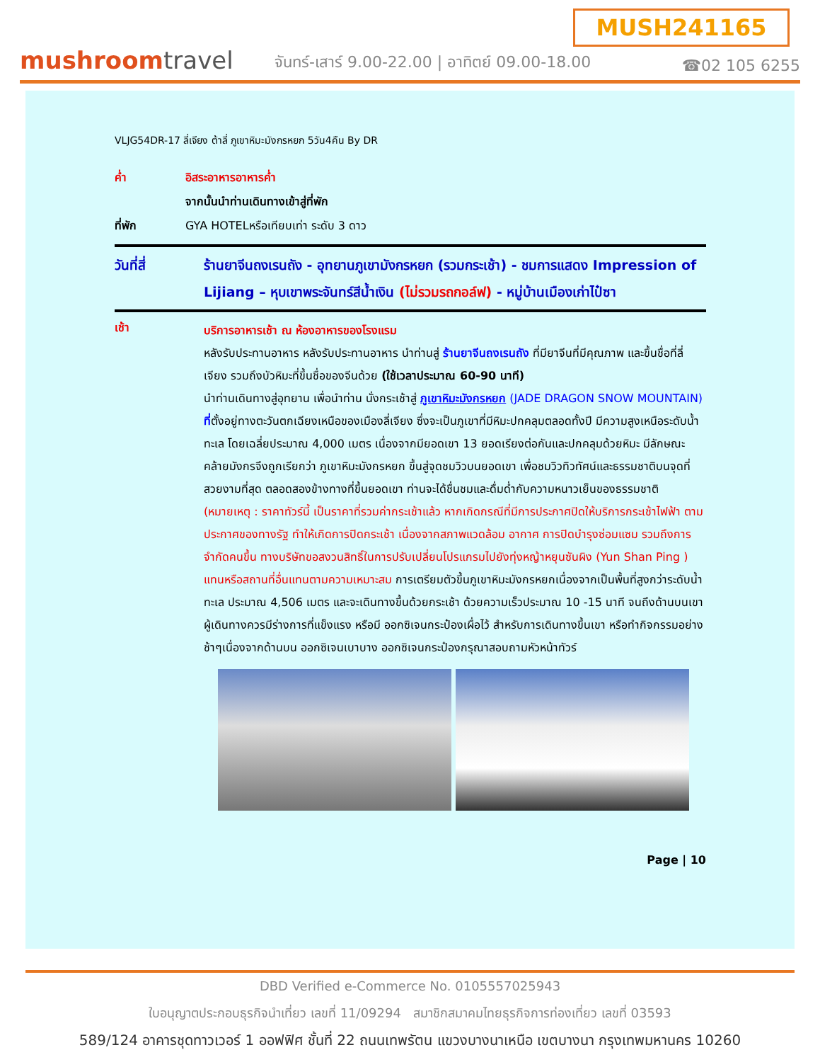MUSH241165
mushroomtravel
จันทร์-เสาร์ 9.00-22.00 | อาทิตย์ 09.00-18.00
☎02 105 6255
VLJG54DR-17 ลี่เจียง ต้าลี่ ภูเขาหิมะมังกรหยก 5วัน4คืน By DR
ค่ำ อิสระอาหารอาหารค่ำ
จากนั้นนำท่านเดินทางเข้าสู่ที่พัก
ที่พัก GYA HOTELหรือเทียบเท่า ระดับ 3 ดาว
วันที่สี่ ร้านยาจีนถงเรนถัง - อุทยานภูเขามังกรหยก (รวมกระเช้า) - ชมการแสดง Impression of Lijiang – หุบเขาพระจันทร์สีน้ำเงิน (ไม่รวมรถกอล์ฟ) - หมู่บ้านเมืองเก่าไป๋ซา
เช้า
บริการอาหารเช้า ณ ห้องอาหารของโรงแรม
หลังรับประทานอาหาร หลังรับประทานอาหาร นำท่านสู่ ร้านยาจีนถงเรนถัง ที่มียาจีนที่มีคุณภาพ และขึ้นชื่อที่ลี่เจียง รวมถึงบัวหิมะที่ขึ้นชื่อของจีนด้วย (ใช้เวลาประมาณ 60-90 นาที)
นำท่านเดินทางสู่อุทยาน เพื่อนำท่าน นั่งกระเช้าสู่ ภูเขาหิมะมังกรหยก (JADE DRAGON SNOW MOUNTAIN) ที่ตั้งอยู่ทางตะวันตกเฉียงเหนือของเมืองลี่เจียง ซึ่งจะเป็นภูเขาที่มีหิมะปกคลุมตลอดทั้งปี มีความสูงเหนือระดับน้ำทะเล โดยเฉลี่ยประมาณ 4,000 เมตร เนื่องจากมียอดเขา 13 ยอดเรียงต่อกันและปกคลุมด้วยหิมะ มีลักษณะคล้ายมังกรจึงถูกเรียกว่า ภูเขาหิมะมังกรหยก ขึ้นสู่จุดชมวิวบนยอดเขา เพื่อชมวิวทิวทัศน์และธรรมชาติบนจุดที่สวยงามที่สุด ตลอดสองข้างทางที่ขึ้นยอดเขา ท่านจะได้ชื่นชมและดื่มด่ำกับความหนาวเย็นของธรรมชาติ (หมายเหตุ : ราคาทัวร์นี้ เป็นราคาที่รวมค่ากระเช้าแล้ว หากเกิดกรณีที่มีการประกาศปิดให้บริการกระเช้าไฟฟ้า ตามประกาศของทางรัฐ ทำให้เกิดการปิดกระเช้า เนื่องจากสภาพแวดล้อม อากาศ การปิดบำรุงซ่อมแซม รวมถึงการจำกัดคนขึ้น ทางบริษัทขอสงวนสิทธิ์ในการปรับเปลี่ยนโปรแกรมไปยังทุ่งหญ้าหยุนซันผิง (Yun Shan Ping ) แทนหรือสถานที่อื่นแทนตามความเหมาะสม การเตรียมตัวขึ้นภูเขาหิมะมังกรหยกเนื่องจากเป็นพื้นที่สูงกว่าระดับน้ำทะเล ประมาณ 4,506 เมตร และจะเดินทางขึ้นด้วยกระเช้า ด้วยความเร็วประมาณ 10 -15 นาที จนถึงด้านบนเขา ผู้เดินทางควรมีร่างการที่แข็งแรง หรือมี ออกซิเจนกระป๋องเผื่อไว้ สำหรับการเดินทางขึ้นเขา หรือทำกิจกรรมอย่างช้าๆเนื่องจากด้านบน ออกซิเจนเบาบาง ออกซิเจนกระป๋องกรุณาสอบถามหัวหน้าทัวร์
Page | 10
DBD Verified e-Commerce No. 0105557025943
ใบอนุญาตประกอบธุรกิจนำเที่ยว เลขที่ 11/09294 สมาชิกสมาคมไทยธุรกิจการท่องเที่ยว เลขที่ 03593
589/124 อาคารชุดทาวเวอร์ 1 ออฟฟิศ ชั้นที่ 22 ถนนเทพรัตน แขวงบางนาเหนือ เขตบางนา กรุงเทพมหานคร 10260